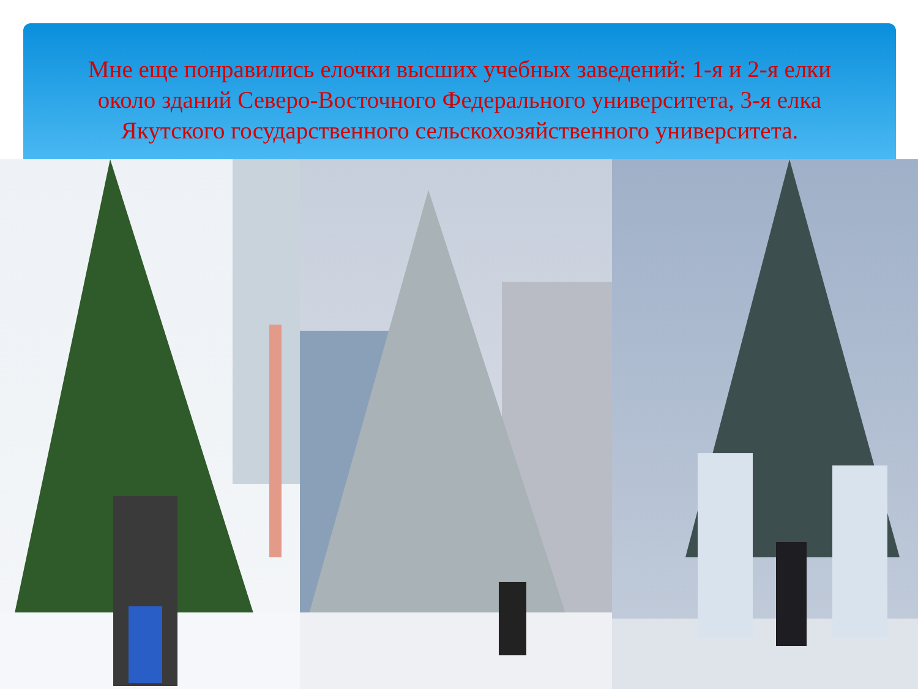Мне еще понравились елочки высших учебных заведений: 1-я и 2-я елки около зданий Северо-Восточного Федерального университета, 3-я елка Якутского государственного сельскохозяйственного университета.